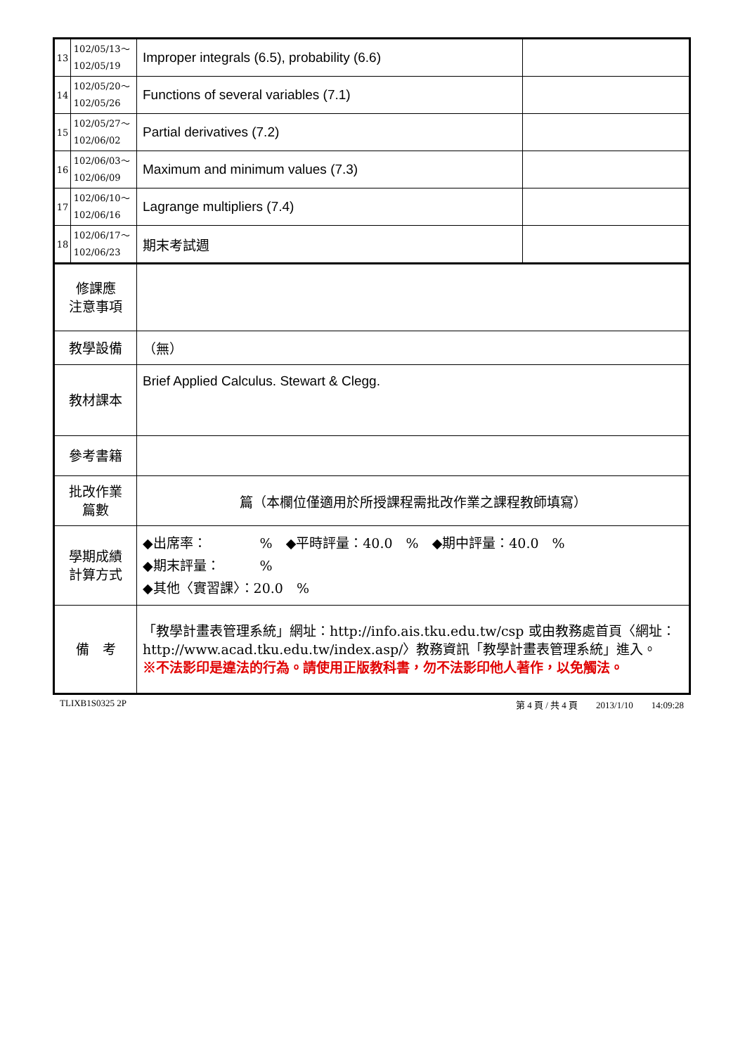| 13 | 102/05/13～ 102/05/19 | Improper integrals (6.5), probability (6.6) | |
| 14 | 102/05/20～ 102/05/26 | Functions of several variables (7.1) | |
| 15 | 102/05/27～ 102/06/02 | Partial derivatives (7.2) | |
| 16 | 102/06/03～ 102/06/09 | Maximum and minimum values (7.3) | |
| 17 | 102/06/10～ 102/06/16 | Lagrange multipliers (7.4) | |
| 18 | 102/06/17～ 102/06/23 | 期末考試週 | |
| 修課應 注意事項 | | | |
| 教學設備 | | （無） | |
| 教材課本 | | Brief Applied Calculus. Stewart & Clegg. | |
| 參考書籍 | | | |
| 批改作業 篇數 | | 篇（本欄位僅適用於所授課程需批改作業之課程教師填寫） | |
| 學期成績 計算方式 | | ◆出席率： % ◆平時評量：40.0 % ◆期中評量：40.0 % ◆期末評量： % ◆其他〈實習課〉：20.0 % | |
| 備 考 | | 「教學計畫表管理系統」網址： http://info.ais.tku.edu.tw/csp 或由教務處首頁〈網址： http://www.acad.tku.edu.tw/index.asp/ 〉教務資訊「教學計畫表管理系統」進入。 ※不法影印是違法的行為。請使用正版教科書，勿不法影印他人著作，以免觸法。 | |
TLIXB1S0325 2P 第 4 頁 / 共 4 頁　　2013/1/10　　14:09:28